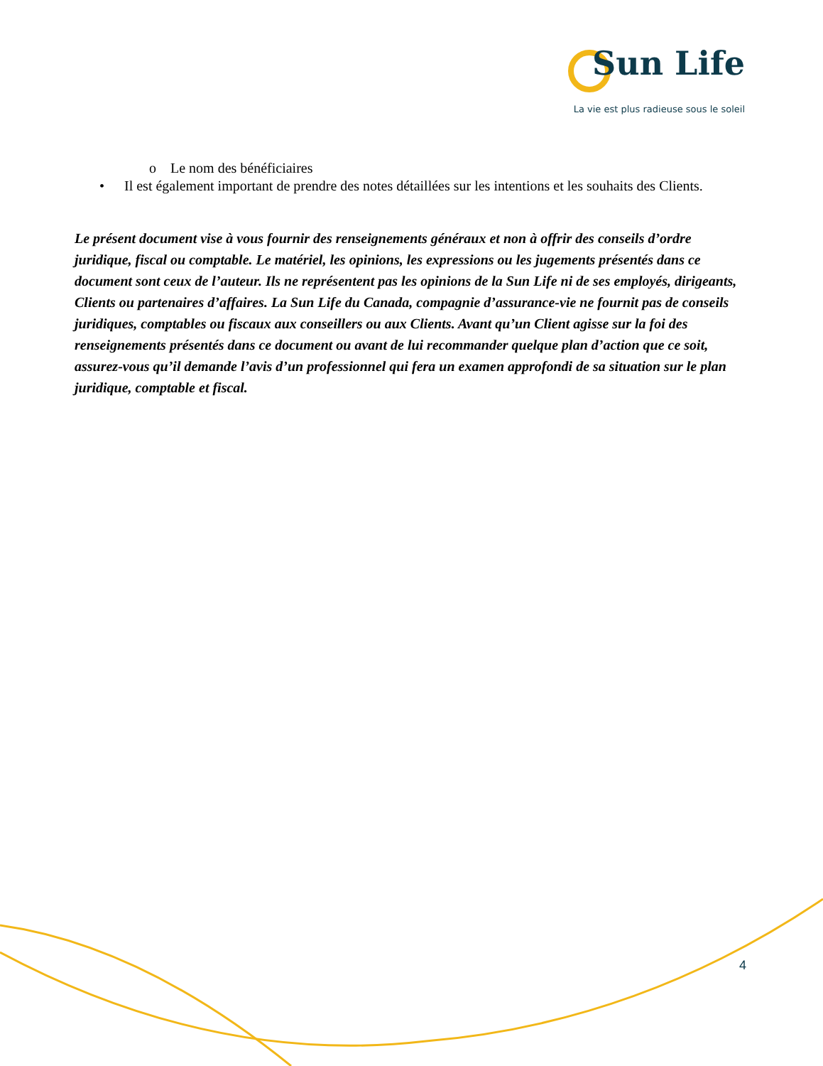Sun Life
La vie est plus radieuse sous le soleil
o Le nom des bénéficiaires
• Il est également important de prendre des notes détaillées sur les intentions et les souhaits des Clients.
Le présent document vise à vous fournir des renseignements généraux et non à offrir des conseils d’ordre juridique, fiscal ou comptable. Le matériel, les opinions, les expressions ou les jugements présentés dans ce document sont ceux de l’auteur. Ils ne représentent pas les opinions de la Sun Life ni de ses employés, dirigeants, Clients ou partenaires d’affaires. La Sun Life du Canada, compagnie d’assurance-vie ne fournit pas de conseils juridiques, comptables ou fiscaux aux conseillers ou aux Clients. Avant qu’un Client agisse sur la foi des renseignements présentés dans ce document ou avant de lui recommander quelque plan d’action que ce soit, assurez-vous qu’il demande l’avis d’un professionnel qui fera un examen approfondi de sa situation sur le plan juridique, comptable et fiscal.
4